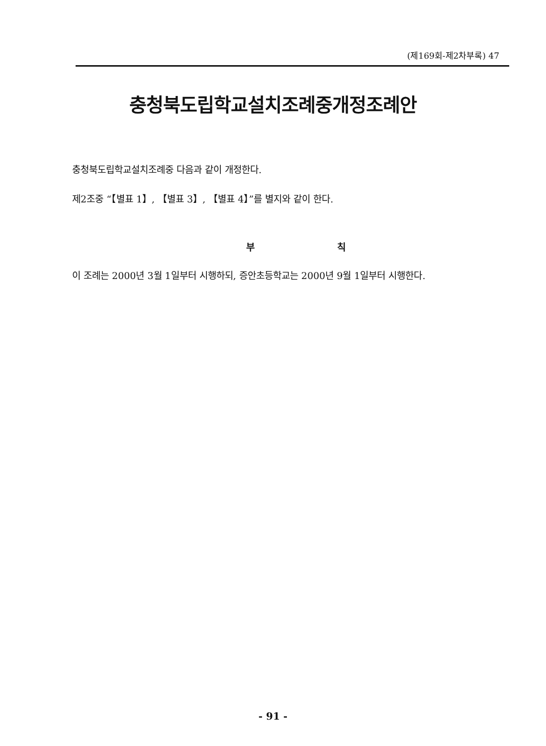(제169회-제2차부록) 47
충청북도립학교설치조례중개정조례안
충청북도립학교설치조례중 다음과 같이 개정한다.
제2조중 “【별표 1】, 【별표 3】, 【별표 4】”를 별지와 같이 한다.
부 칙
이 조례는 2000년 3월 1일부터 시행하되, 증안초등학교는 2000년 9월 1일부터 시행한다.
- 91 -